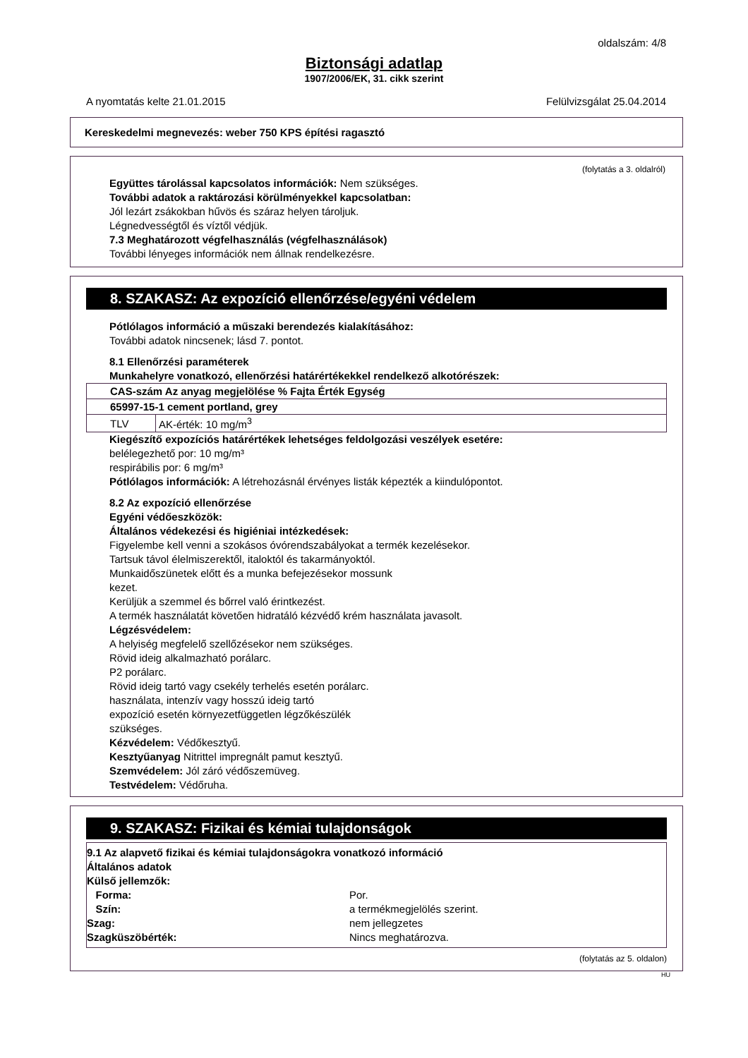oldalszám: 4/8
Biztonsági adatlap
1907/2006/EK, 31. cikk szerint
A nyomtatás kelte 21.01.2015 Felülvizsgálat 25.04.2014
Kereskedelmi megnevezés: weber 750 KPS építési ragasztó
(folytatás a 3. oldalról)
Együttes tárolással kapcsolatos információk: Nem szükséges.
További adatok a raktározási körülményekkel kapcsolatban:
Jól lezárt zsákokban hűvös és száraz helyen tároljuk.
Légnedvességtől és víztől védjük.
7.3 Meghatározott végfelhasználás (végfelhasználások)
További lényeges információk nem állnak rendelkezésre.
8. SZAKASZ: Az expozíció ellenőrzése/egyéni védelem
Pótlólagos információ a műszaki berendezés kialakításához:
További adatok nincsenek; lásd 7. pontot.
8.1 Ellenőrzési paraméterek
Munkahelyre vonatkozó, ellenőrzési határértékekkel rendelkező alkotórészek:
| CAS-szám Az anyag megjelölése % Fajta Érték Egység | |
| 65997-15-1 cement portland, grey | |
| TLV | AK-érték: 10 mg/m<sup>3</sup> |
Kiegészítő expozíciós határértékek lehetséges feldolgozási veszélyek esetére:
belélegezhető por: 10 mg/m³
respirábilis por: 6 mg/m³
Pótlólagos információk: A létrehozásnál érvényes listák képezték a kiindulópontot.
8.2 Az expozíció ellenőrzése
Egyéni védőeszközök:
Általános védekezési és higiéniai intézkedések:
Figyelembe kell venni a szokásos óvórendszabályokat a termék kezelésekor.
Tartsuk távol élelmiszerektől, italoktól és takarmányoktól.
Munkaidőszünetek előtt és a munka befejezésekor mossunk
kezet.
Kerüljük a szemmel és bőrrel való érintkezést.
A termék használatát követően hidratáló kézvédő krém használata javasolt.
Légzésvédelem:
A helyiség megfelelő szellőzésekor nem szükséges.
Rövid ideig alkalmazható porálarc.
P2 porálarc.
Rövid ideig tartó vagy csekély terhelés esetén porálarc.
használata, intenzív vagy hosszú ideig tartó
expozíció esetén környezetfüggetlen légzőkészülék
szükséges.
Kézvédelem: Védőkesztyű.
Kesztyűanyag Nitrittel impregnált pamut kesztyű.
Szemvédelem: Jól záró védőszemüveg.
Testvédelem: Védőruha.
9. SZAKASZ: Fizikai és kémiai tulajdonságok
9.1 Az alapvető fizikai és kémiai tulajdonságokra vonatkozó információ
Általános adatok
Külső jellemzők:
Forma: Por.
Szín: a termékmegjelölés szerint.
Szag: nem jellegzetes
Szagküszöbérték: Nincs meghatározva.
(folytatás az 5. oldalon)
HU